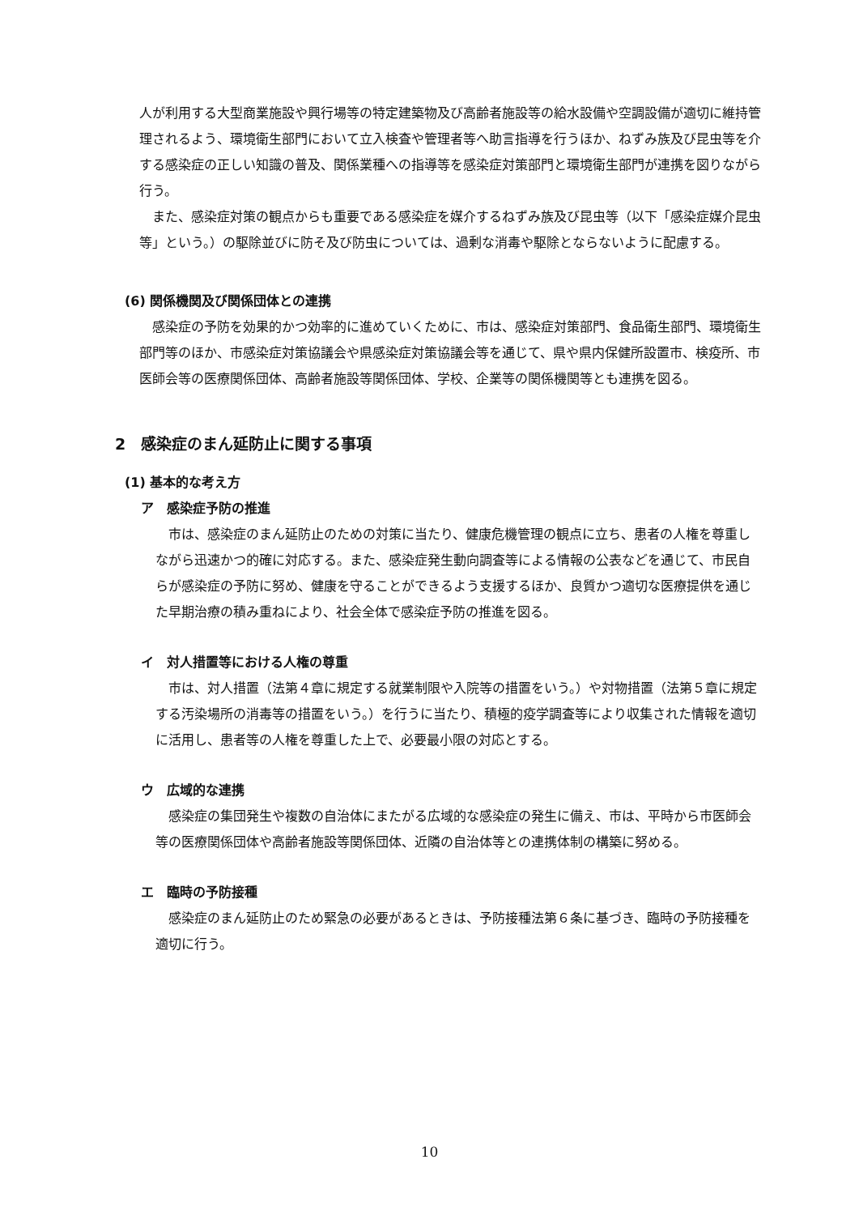人が利用する大型商業施設や興行場等の特定建築物及び高齢者施設等の給水設備や空調設備が適切に維持管理されるよう、環境衛生部門において立入検査や管理者等へ助言指導を行うほか、ねずみ族及び昆虫等を介する感染症の正しい知識の普及、関係業種への指導等を感染症対策部門と環境衛生部門が連携を図りながら行う。
また、感染症対策の観点からも重要である感染症を媒介するねずみ族及び昆虫等（以下「感染症媒介昆虫等」という。）の駆除並びに防そ及び防虫については、過剰な消毒や駆除とならないように配慮する。
(6) 関係機関及び関係団体との連携
感染症の予防を効果的かつ効率的に進めていくために、市は、感染症対策部門、食品衛生部門、環境衛生部門等のほか、市感染症対策協議会や県感染症対策協議会等を通じて、県や県内保健所設置市、検疫所、市医師会等の医療関係団体、高齢者施設等関係団体、学校、企業等の関係機関等とも連携を図る。
2　感染症のまん延防止に関する事項
(1) 基本的な考え方
ア　感染症予防の推進
市は、感染症のまん延防止のための対策に当たり、健康危機管理の観点に立ち、患者の人権を尊重しながら迅速かつ的確に対応する。また、感染症発生動向調査等による情報の公表などを通じて、市民自らが感染症の予防に努め、健康を守ることができるよう支援するほか、良質かつ適切な医療提供を通じた早期治療の積み重ねにより、社会全体で感染症予防の推進を図る。
イ　対人措置等における人権の尊重
市は、対人措置（法第４章に規定する就業制限や入院等の措置をいう。）や対物措置（法第５章に規定する汚染場所の消毒等の措置をいう。）を行うに当たり、積極的疫学調査等により収集された情報を適切に活用し、患者等の人権を尊重した上で、必要最小限の対応とする。
ウ　広域的な連携
感染症の集団発生や複数の自治体にまたがる広域的な感染症の発生に備え、市は、平時から市医師会等の医療関係団体や高齢者施設等関係団体、近隣の自治体等との連携体制の構築に努める。
エ　臨時の予防接種
感染症のまん延防止のため緊急の必要があるときは、予防接種法第６条に基づき、臨時の予防接種を適切に行う。
10